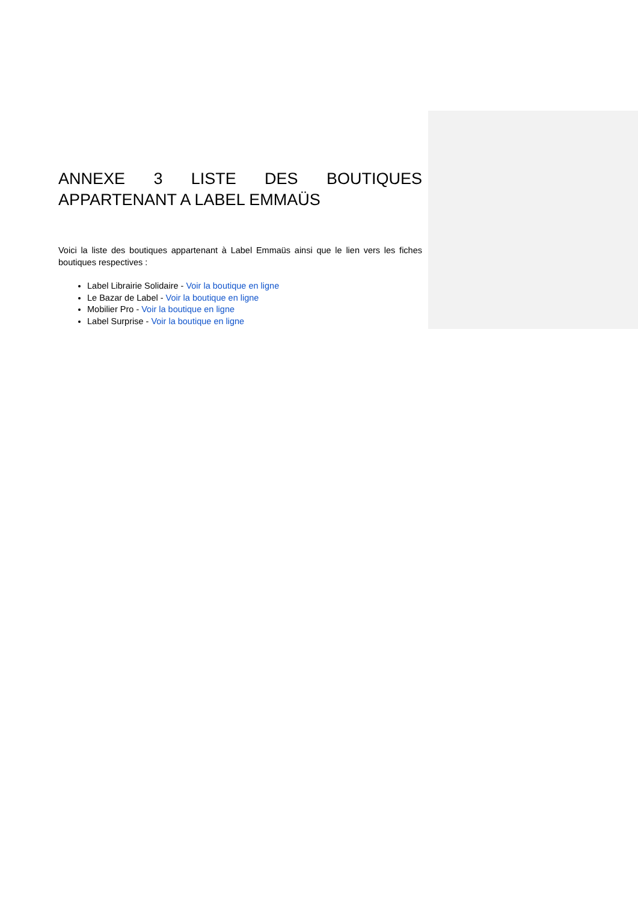ANNEXE 3 LISTE DES BOUTIQUES APPARTENANT A LABEL EMMAÜS
Voici la liste des boutiques appartenant à Label Emmaüs ainsi que le lien vers les fiches boutiques respectives :
Label Librairie Solidaire - Voir la boutique en ligne
Le Bazar de Label - Voir la boutique en ligne
Mobilier Pro - Voir la boutique en ligne
Label Surprise - Voir la boutique en ligne